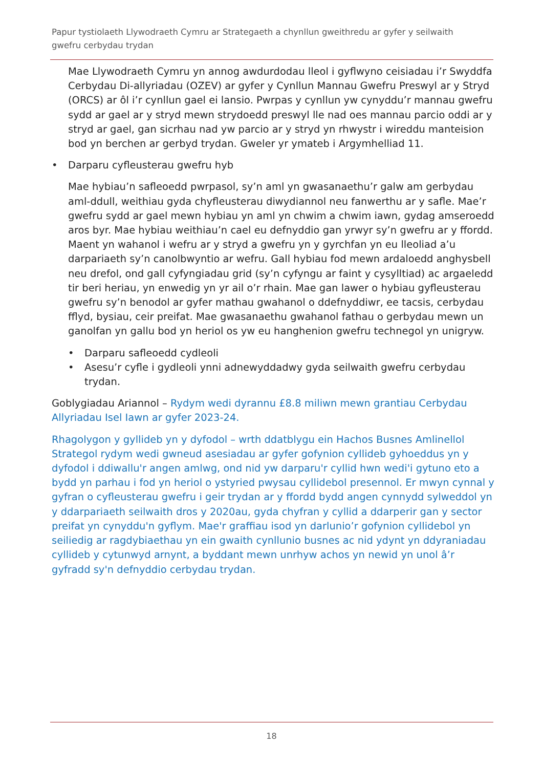Papur tystiolaeth Llywodraeth Cymru ar Strategaeth a chynllun gweithredu ar gyfer y seilwaith gwefru cerbydau trydan
Mae Llywodraeth Cymru yn annog awdurdodau lleol i gyflwyno ceisiadau i’r Swyddfa Cerbydau Di-allyriadau (OZEV) ar gyfer y Cynllun Mannau Gwefru Preswyl ar y Stryd (ORCS) ar ôl i’r cynllun gael ei lansio. Pwrpas y cynllun yw cynyddu’r mannau gwefru sydd ar gael ar y stryd mewn strydoedd preswyl lle nad oes mannau parcio oddi ar y stryd ar gael, gan sicrhau nad yw parcio ar y stryd yn rhwystr i wireddu manteision bod yn berchen ar gerbyd trydan. Gweler yr ymateb i Argymhelliad 11.
• Darparu cyfleusterau gwefru hyb
Mae hybiau’n safleoedd pwrpasol, sy’n aml yn gwasanaethu’r galw am gerbydau aml-ddull, weithiau gyda chyfleusterau diwydiannol neu fanwerthu ar y safle. Mae’r gwefru sydd ar gael mewn hybiau yn aml yn chwim a chwim iawn, gydag amseroedd aros byr. Mae hybiau weithiau’n cael eu defnyddio gan yrwyr sy’n gwefru ar y ffordd. Maent yn wahanol i wefru ar y stryd a gwefru yn y gyrchfan yn eu lleoliad a’u darpariaeth sy’n canolbwyntio ar wefru. Gall hybiau fod mewn ardaloedd anghysbell neu drefol, ond gall cyfyngiadau grid (sy’n cyfyngu ar faint y cysylltiad) ac argaeledd tir beri heriau, yn enwedig yn yr ail o’r rhain. Mae gan lawer o hybiau gyfleusterau gwefru sy’n benodol ar gyfer mathau gwahanol o ddefnyddiwr, ee tacsis, cerbydau fflyd, bysiau, ceir preifat. Mae gwasanaethu gwahanol fathau o gerbydau mewn un ganolfan yn gallu bod yn heriol os yw eu hanghenion gwefru technegol yn unigryw.
• Darparu safleoedd cydleoli
• Asesu’r cyfle i gydleoli ynni adnewyddadwy gyda seilwaith gwefru cerbydau trydan.
Goblygiadau Ariannol – Rydym wedi dyrannu £8.8 miliwn mewn grantiau Cerbydau Allyriadau Isel Iawn ar gyfer 2023-24.
Rhagolygon y gyllideb yn y dyfodol – wrth ddatblygu ein Hachos Busnes Amlinellol Strategol rydym wedi gwneud asesiadau ar gyfer gofynion cyllideb gyhoeddus yn y dyfodol i ddiwallu'r angen amlwg, ond nid yw darparu'r cyllid hwn wedi'i gytuno eto a bydd yn parhau i fod yn heriol o ystyried pwysau cyllidebol presennol. Er mwyn cynnal y gyfran o cyfleusterau gwefru i geir trydan ar y ffordd bydd angen cynnydd sylweddol yn y ddarpariaeth seilwaith dros y 2020au, gyda chyfran y cyllid a ddarperir gan y sector preifat yn cynyddu'n gyflym. Mae'r graffiau isod yn darlunio’r gofynion cyllidebol yn seiliedig ar ragdybiaethau yn ein gwaith cynllunio busnes ac nid ydynt yn ddyraniadau cyllideb y cytunwyd arnynt, a byddant mewn unrhyw achos yn newid yn unol â’r gyfradd sy'n defnyddio cerbydau trydan.
18